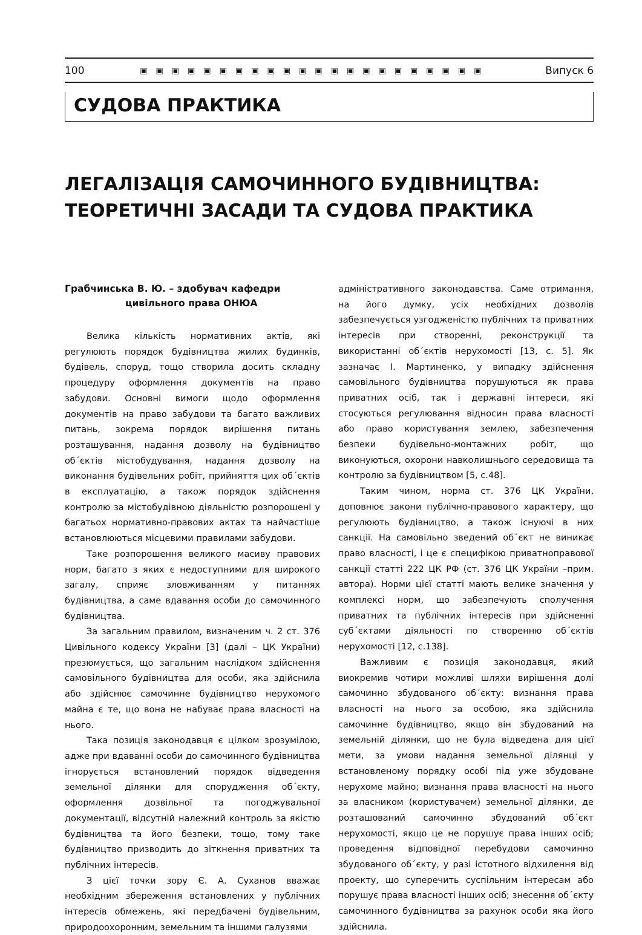100 ▣▣▣▣▣▣▣▣▣▣▣▣▣▣▣▣▣▣▣▣▣▣ Випуск 6
СУДОВА ПРАКТИКА
ЛЕГАЛІЗАЦІЯ САМОЧИННОГО БУДІВНИЦТВА:
ТЕОРЕТИЧНІ ЗАСАДИ ТА СУДОВА ПРАКТИКА
Грабчинська В. Ю. – здобувач кафедри
цивільного права ОНЮА
Велика кількість нормативних актів, які регулюють порядок будівництва жилих будинків, будівель, споруд, тощо створила досить складну процедуру оформлення документів на право забудови. Основні вимоги щодо оформлення документів на право забудови та багато важливих питань, зокрема порядок вирішення питань розташування, надання дозволу на будівництво об΄єктів містобудування, надання дозволу на виконання будівельних робіт, прийняття цих об΄єктів в експлуатацію, а також порядок здійснення контролю за містобудівною діяльністю розпорошені у багатьох нормативно-правових актах та найчастіше встановлюються місцевими правилами забудови.
Таке розпорошення великого масиву правових норм, багато з яких є недоступними для широкого загалу, сприяє зловживанням у питаннях будівництва, а саме вдавання особи до самочинного будівництва.
За загальним правилом, визначеним ч. 2 ст. 376 Цивільного кодексу України [3] (далі – ЦК України) презюмується, що загальним наслідком здійснення самовільного будівництва для особи, яка здійснила або здійснює самочинне будівництво нерухомого майна є те, що вона не набуває права власності на нього.
Така позиція законодавця є цілком зрозумілою, адже при вдаванні особи до самочинного будівництва ігнорується встановлений порядок відведення земельної ділянки для спорудження об΄єкту, оформлення дозвільної та погоджувальної документації, відсутній належний контроль за якістю будівництва та його безпеки, тощо, тому таке будівництво призводить до зіткнення приватних та публічних інтересів.
З цієї точки зору Є. А. Суханов вважає необхідним збереження встановлених у публічних інтересів обмежень, які передбачені будівельним, природоохоронним, земельним та іншими галузями
адміністративного законодавства. Саме отримання, на його думку, усіх необхідних дозволів забезпечується узгодженістю публічних та приватних інтересів при створенні, реконструкції та використанні об΄єктів нерухомості [13, с. 5]. Як зазначає І. Мартиненко, у випадку здійснення самовільного будівництва порушуються як права приватних осіб, так і державні інтереси, які стосуються регулювання відносин права власності або право користування землею, забезпечення безпеки будівельно-монтажних робіт, що виконуються, охорони навколишнього середовища та контролю за будівництвом [5, с.48].
Таким чином, норма ст. 376 ЦК України, доповнює закони публічно-правового характеру, що регулюють будівництво, а також існуючі в них санкції. На самовільно зведений об΄єкт не виникає право власності, і це є специфікою приватноправової санкції статті 222 ЦК РФ (ст. 376 ЦК України –прим. автора). Норми цієї статті мають велике значення у комплексі норм, що забезпечують сполучення приватних та публічних інтересів при здійсненні суб΄єктами діяльності по створенню об΄єктів нерухомості [12, с.138].
Важливим є позиція законодавця, який виокремив чотири можливі шляхи вирішення долі самочинно збудованого об΄єкту: визнання права власності на нього за особою, яка здійснила самочинне будівництво, якщо він збудований на земельній ділянки, що не була відведена для цієї мети, за умови надання земельної ділянці у встановленому порядку особі під уже збудоване нерухоме майно; визнання права власності на нього за власником (користувачем) земельної ділянки, де розташований самочинно збудований об΄єкт нерухомості, якщо це не порушує права інших осіб; проведення відповідної перебудови самочинно збудованого об΄єкту, у разі істотного відхилення від проекту, що суперечить суспільним інтересам або порушує права власності інших осіб; знесення об΄єкту самочинного будівництва за рахунок особи яка його здійснила.